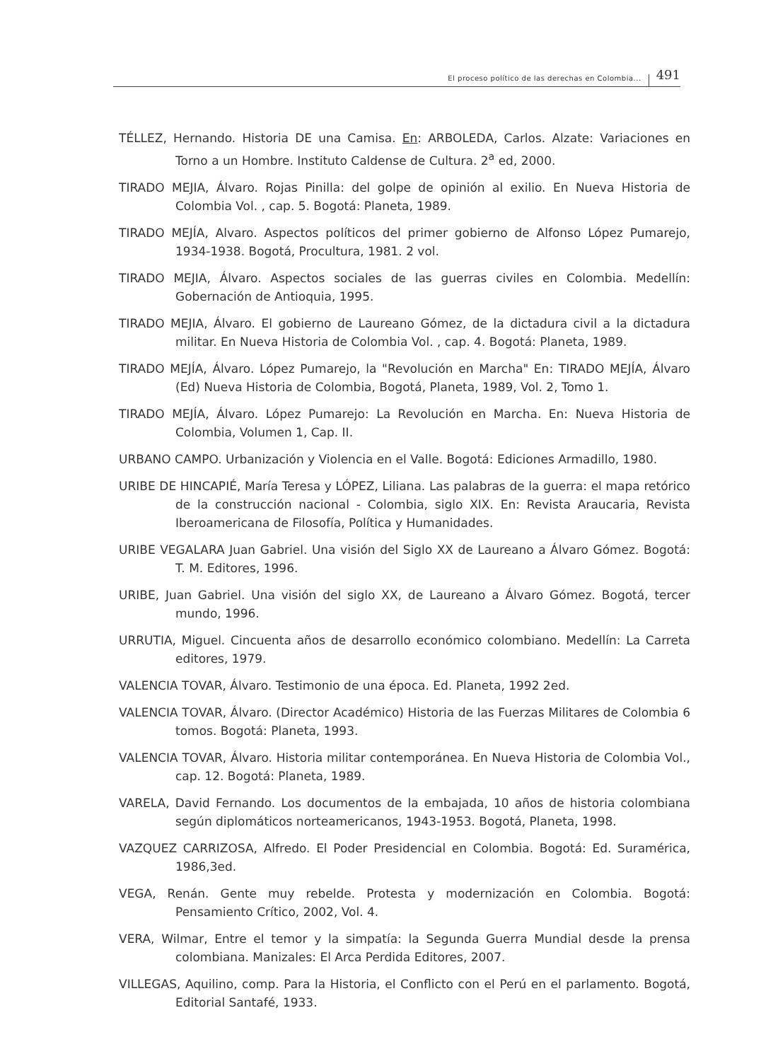El proceso político de las derechas en Colombia... 491
TÉLLEZ, Hernando. Historia DE una Camisa. En: ARBOLEDA, Carlos. Alzate: Variaciones en Torno a un Hombre. Instituto Caldense de Cultura. 2<sup>a</sup> ed, 2000.
TIRADO MEJIA, Álvaro. Rojas Pinilla: del golpe de opinión al exilio. En Nueva Historia de Colombia Vol. , cap. 5. Bogotá: Planeta, 1989.
TIRADO MEJÍA, Alvaro. Aspectos políticos del primer gobierno de Alfonso López Pumarejo, 1934-1938. Bogotá, Procultura, 1981. 2 vol.
TIRADO MEJIA, Álvaro. Aspectos sociales de las guerras civiles en Colombia. Medellín: Gobernación de Antioquia, 1995.
TIRADO MEJIA, Álvaro. El gobierno de Laureano Gómez, de la dictadura civil a la dictadura militar. En Nueva Historia de Colombia Vol. , cap. 4. Bogotá: Planeta, 1989.
TIRADO MEJÍA, Álvaro. López Pumarejo, la "Revolución en Marcha" En: TIRADO MEJÍA, Álvaro (Ed) Nueva Historia de Colombia, Bogotá, Planeta, 1989, Vol. 2, Tomo 1.
TIRADO MEJÍA, Álvaro. López Pumarejo: La Revolución en Marcha. En: Nueva Historia de Colombia, Volumen 1, Cap. II.
URBANO CAMPO. Urbanización y Violencia en el Valle. Bogotá: Ediciones Armadillo, 1980.
URIBE DE HINCAPIÉ, María Teresa y LÓPEZ, Liliana. Las palabras de la guerra: el mapa retórico de la construcción nacional - Colombia, siglo XIX. En: Revista Araucaria, Revista Iberoamericana de Filosofía, Política y Humanidades.
URIBE VEGALARA Juan Gabriel. Una visión del Siglo XX de Laureano a Álvaro Gómez. Bogotá: T. M. Editores, 1996.
URIBE, Juan Gabriel. Una visión del siglo XX, de Laureano a Álvaro Gómez. Bogotá, tercer mundo, 1996.
URRUTIA, Miguel. Cincuenta años de desarrollo económico colombiano. Medellín: La Carreta editores, 1979.
VALENCIA TOVAR, Álvaro. Testimonio de una época. Ed. Planeta, 1992 2ed.
VALENCIA TOVAR, Álvaro. (Director Académico) Historia de las Fuerzas Militares de Colombia 6 tomos. Bogotá: Planeta, 1993.
VALENCIA TOVAR, Álvaro. Historia militar contemporánea. En Nueva Historia de Colombia Vol., cap. 12. Bogotá: Planeta, 1989.
VARELA, David Fernando. Los documentos de la embajada, 10 años de historia colombiana según diplomáticos norteamericanos, 1943-1953. Bogotá, Planeta, 1998.
VAZQUEZ CARRIZOSA, Alfredo. El Poder Presidencial en Colombia. Bogotá: Ed. Suramérica, 1986,3ed.
VEGA, Renán. Gente muy rebelde. Protesta y modernización en Colombia. Bogotá: Pensamiento Crítico, 2002, Vol. 4.
VERA, Wilmar, Entre el temor y la simpatía: la Segunda Guerra Mundial desde la prensa colombiana. Manizales: El Arca Perdida Editores, 2007.
VILLEGAS, Aquilino, comp. Para la Historia, el Conflicto con el Perú en el parlamento. Bogotá, Editorial Santafé, 1933.